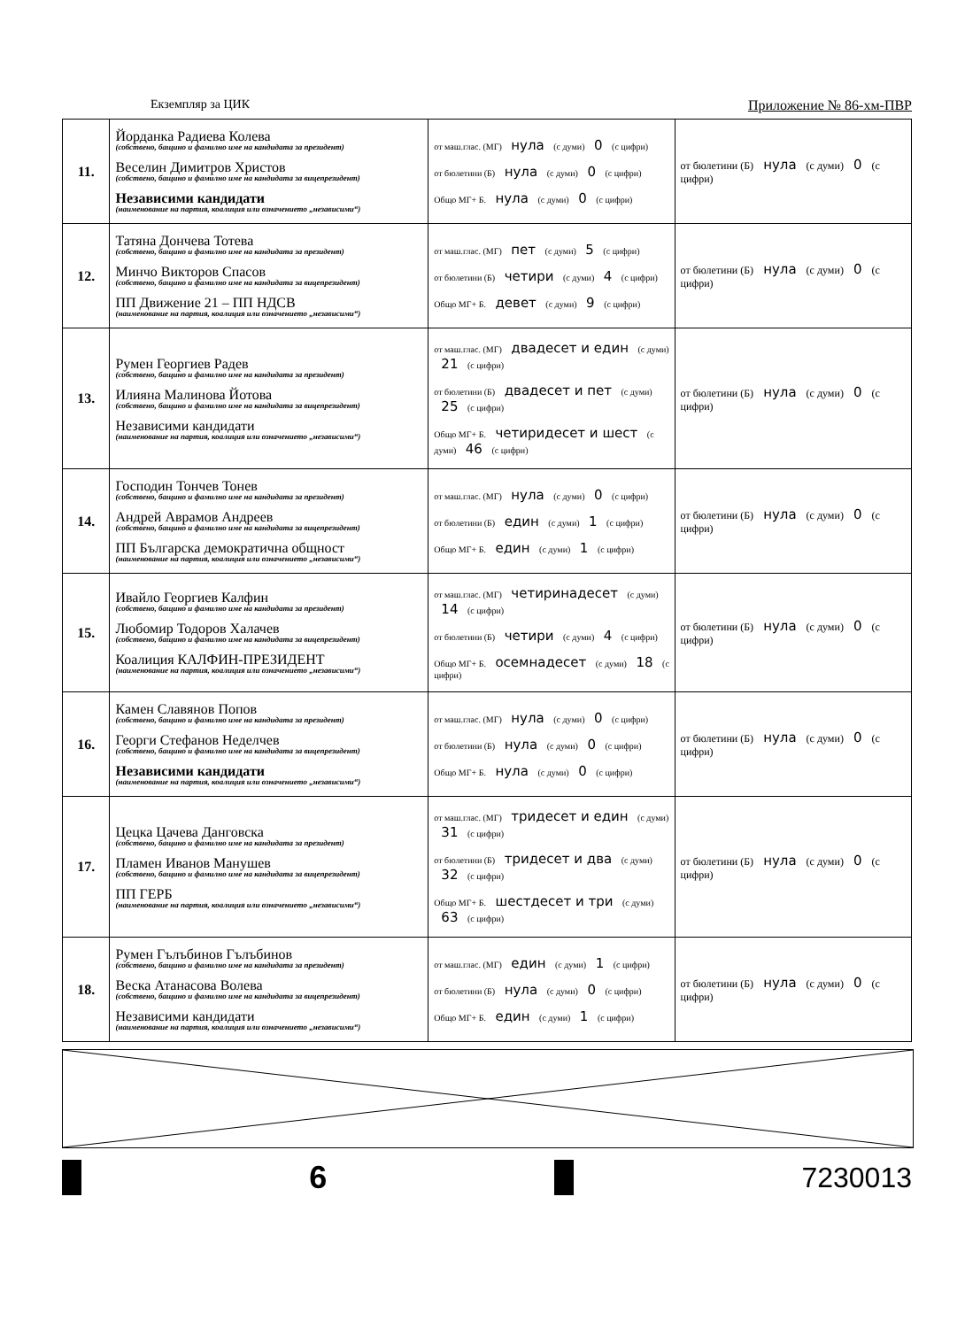Екземпляр за ЦИК Приложение № 86-хм-ПВР
| 11. | Йорданка Радиева Колева (собствено, бащино и фамилно име на кандидата за президент) Веселин Димитров Христов (собствено, бащино и фамилно име на кандидата за вицепрезидент) Независими кандидати (наименование на партия, коалиция или означението „независими“) | от маш.глас. (МГ) нула (с думи) 0 (с цифри) от бюлетини (Б) нула (с думи) 0 (с цифри) Общо МГ+ Б. нула (с думи) 0 (с цифри) | от бюлетини (Б) нула (с думи) 0 (с цифри) |
| 12. | Татяна Дончева Тотева (собствено, бащино и фамилно име на кандидата за президент) Минчо Викторов Спасов (собствено, бащино и фамилно име на кандидата за вицепрезидент) ПП Движение 21 – ПП НДСВ (наименование на партия, коалиция или означението „независими“) | от маш.глас. (МГ) пет (с думи) 5 (с цифри) от бюлетини (Б) четири (с думи) 4 (с цифри) Общо МГ+ Б. девет (с думи) 9 (с цифри) | от бюлетини (Б) нула (с думи) 0 (с цифри) |
| 13. | Румен Георгиев Радев (собствено, бащино и фамилно име на кандидата за президент) Илияна Малинова Йотова (собствено, бащино и фамилно име на кандидата за вицепрезидент) Независими кандидати (наименование на партия, коалиция или означението „независими“) | от маш.глас. (МГ) двадесет и един (с думи) 21 (с цифри) от бюлетини (Б) двадесет и пет (с думи) 25 (с цифри) Общо МГ+ Б. четиридесет и шест (с думи) 46 (с цифри) | от бюлетини (Б) нула (с думи) 0 (с цифри) |
| 14. | Господин Тончев Тонев (собствено, бащино и фамилно име на кандидата за президент) Андрей Аврамов Андреев (собствено, бащино и фамилно име на кандидата за вицепрезидент) ПП Българска демократична общност (наименование на партия, коалиция или означението „независими“) | от маш.глас. (МГ) нула (с думи) 0 (с цифри) от бюлетини (Б) един (с думи) 1 (с цифри) Общо МГ+ Б. един (с думи) 1 (с цифри) | от бюлетини (Б) нула (с думи) 0 (с цифри) |
| 15. | Ивайло Георгиев Калфин (собствено, бащино и фамилно име на кандидата за президент) Любомир Тодоров Халачев (собствено, бащино и фамилно име на кандидата за вицепрезидент) Коалиция КАЛФИН-ПРЕЗИДЕНТ (наименование на партия, коалиция или означението „независими“) | от маш.глас. (МГ) четиринадесет (с думи) 14 (с цифри) от бюлетини (Б) четири (с думи) 4 (с цифри) Общо МГ+ Б. осемнадесет (с думи) 18 (с цифри) | от бюлетини (Б) нула (с думи) 0 (с цифри) |
| 16. | Камен Славянов Попов (собствено, бащино и фамилно име на кандидата за президент) Георги Стефанов Неделчев (собствено, бащино и фамилно име на кандидата за вицепрезидент) Независими кандидати (наименование на партия, коалиция или означението „независими“) | от маш.глас. (МГ) нула (с думи) 0 (с цифри) от бюлетини (Б) нула (с думи) 0 (с цифри) Общо МГ+ Б. нула (с думи) 0 (с цифри) | от бюлетини (Б) нула (с думи) 0 (с цифри) |
| 17. | Цецка Цачева Данговска (собствено, бащино и фамилно име на кандидата за президент) Пламен Иванов Манушев (собствено, бащино и фамилно име на кандидата за вицепрезидент) ПП ГЕРБ (наименование на партия, коалиция или означението „независими“) | от маш.глас. (МГ) тридесет и един (с думи) 31 (с цифри) от бюлетини (Б) тридесет и два (с думи) 32 (с цифри) Общо МГ+ Б. шестдесет и три (с думи) 63 (с цифри) | от бюлетини (Б) нула (с думи) 0 (с цифри) |
| 18. | Румен Гълъбинов Гълъбинов (собствено, бащино и фамилно име на кандидата за президент) Веска Атанасова Волева (собствено, бащино и фамилно име на кандидата за вицепрезидент) Независими кандидати (наименование на партия, коалиция или означението „независими“) | от маш.глас. (МГ) един (с думи) 1 (с цифри) от бюлетини (Б) нула (с думи) 0 (с цифри) Общо МГ+ Б. един (с думи) 1 (с цифри) | от бюлетини (Б) нула (с думи) 0 (с цифри) |
6 7230013